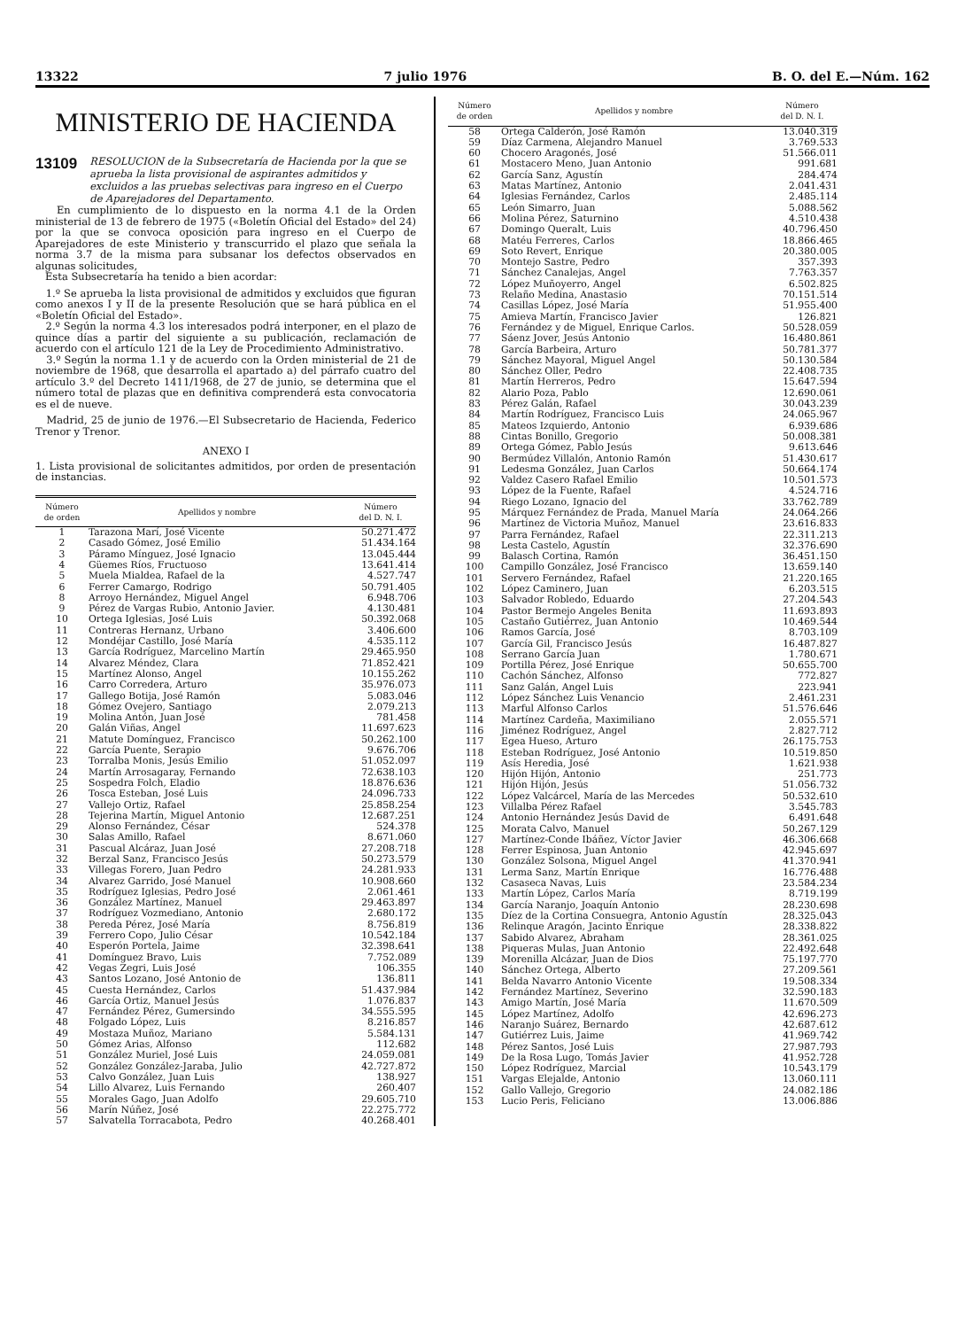13322 7 julio 1976 B. O. del E.—Núm. 162
MINISTERIO DE HACIENDA
13109 RESOLUCION de la Subsecretaría de Hacienda por la que se aprueba la lista provisional de aspirantes admitidos y excluidos a las pruebas selectivas para ingreso en el Cuerpo de Aparejadores del Departamento.
En cumplimiento de lo dispuesto en la norma 4.1 de la Orden ministerial de 13 de febrero de 1975 («Boletín Oficial del Estado» del 24) por la que se convoca oposición para ingreso en el Cuerpo de Aparejadores de este Ministerio y transcurrido el plazo que señala la norma 3.7 de la misma para subsanar los defectos observados en algunas solicitudes,
Esta Subsecretaría ha tenido a bien acordar:
1.º Se aprueba la lista provisional de admitidos y excluidos que figuran como anexos I y II de la presente Resolución que se hará pública en el «Boletín Oficial del Estado».
2.º Según la norma 4.3 los interesados podrá interponer, en el plazo de quince días a partir del siguiente a su publicación, reclamación de acuerdo con el artículo 121 de la Ley de Procedimiento Administrativo.
3.º Según la norma 1.1 y de acuerdo con la Orden ministerial de 21 de noviembre de 1968, que desarrolla el apartado a) del párrafo cuatro del artículo 3.º del Decreto 1411/1968, de 27 de junio, se determina que el número total de plazas que en definitiva comprenderá esta convocatoria es el de nueve.
Madrid, 25 de junio de 1976.—El Subsecretario de Hacienda, Federico Trenor y Trenor.
ANEXO I
1. Lista provisional de solicitantes admitidos, por orden de presentación de instancias.
| Número de orden | Apellidos y nombre | Número del D. N. I. |
| --- | --- | --- |
| 1 | Tarazona Marí, José Vicente | 50.271.472 |
| 2 | Casado Gómez, José Emilio | 51.434.164 |
| 3 | Páramo Mínguez, José Ignacio | 13.045.444 |
| 4 | Güemes Ríos, Fructuoso | 13.641.414 |
| 5 | Muela Mialdea, Rafael de la | 4.527.747 |
| 6 | Ferrer Camargo, Rodrigo | 50.791.405 |
| 8 | Arroyo Hernández, Miguel Angel | 6.948.706 |
| 9 | Pérez de Vargas Rubio, Antonio Javier. | 4.130.481 |
| 10 | Ortega Iglesias, José Luis | 50.392.068 |
| 11 | Contreras Hernanz, Urbano | 3.406.600 |
| 12 | Mondéjar Castillo, José María | 4.535.112 |
| 13 | García Rodríguez, Marcelino Martín | 29.465.950 |
| 14 | Alvarez Méndez, Clara | 71.852.421 |
| 15 | Martínez Alonso, Angel | 10.155.262 |
| 16 | Carro Corredera, Arturo | 35.976.073 |
| 17 | Gallego Botija, José Ramón | 5.083.046 |
| 18 | Gómez Ovejero, Santiago | 2.079.213 |
| 19 | Molina Antón, Juan José | 781.458 |
| 20 | Galán Viñas, Angel | 11.697.623 |
| 21 | Matute Domínguez, Francisco | 50.262.100 |
| 22 | García Puente, Serapio | 9.676.706 |
| 23 | Torralba Monis, Jesús Emilio | 51.052.097 |
| 24 | Martín Arrosagaray, Fernando | 72.638.103 |
| 25 | Sospedra Folch, Eladio | 18.876.636 |
| 26 | Tosca Esteban, José Luis | 24.096.733 |
| 27 | Vallejo Ortiz, Rafael | 25.858.254 |
| 28 | Tejerina Martín, Miguel Antonio | 12.687.251 |
| 29 | Alonso Fernández, César | 524.378 |
| 30 | Salas Amillo, Rafael | 8.671.060 |
| 31 | Pascual Alcáraz, Juan José | 27.208.718 |
| 32 | Berzal Sanz, Francisco Jesús | 50.273.579 |
| 33 | Villegas Forero, Juan Pedro | 24.281.933 |
| 34 | Alvarez Garrido, José Manuel | 10.908.660 |
| 35 | Rodríguez Iglesias, Pedro José | 2.061.461 |
| 36 | González Martínez, Manuel | 29.463.897 |
| 37 | Rodríguez Vozmediano, Antonio | 2.680.172 |
| 38 | Pereda Pérez, José María | 8.756.819 |
| 39 | Ferrero Copo, Julio César | 10.542.184 |
| 40 | Esperón Portela, Jaime | 32.398.641 |
| 41 | Domínguez Bravo, Luis | 7.752.089 |
| 42 | Vegas Zegri, Luis José | 106.355 |
| 43 | Santos Lozano, José Antonio de | 136.811 |
| 45 | Cuesta Hernández, Carlos | 51.437.984 |
| 46 | García Ortiz, Manuel Jesús | 1.076.837 |
| 47 | Fernández Pérez, Gumersindo | 34.555.595 |
| 48 | Folgado López, Luis | 8.216.857 |
| 49 | Mostaza Muñoz, Mariano | 5.584.131 |
| 50 | Gómez Arias, Alfonso | 112.682 |
| 51 | González Muriel, José Luis | 24.059.081 |
| 52 | González González-Jaraba, Julio | 42.727.872 |
| 53 | Calvo González, Juan Luis | 138.927 |
| 54 | Lillo Alvarez, Luis Fernando | 260.407 |
| 55 | Morales Gago, Juan Adolfo | 29.605.710 |
| 56 | Marín Núñez, José | 22.275.772 |
| 57 | Salvatella Torracabota, Pedro | 40.268.401 |
| Número de orden | Apellidos y nombre | Número del D. N. I. |
| --- | --- | --- |
| 58 | Ortega Calderón, José Ramón | 13.040.319 |
| 59 | Díaz Carmena, Alejandro Manuel | 3.769.533 |
| 60 | Chocero Aragonés, José | 51.566.011 |
| 61 | Mostacero Meno, Juan Antonio | 991.681 |
| 62 | García Sanz, Agustín | 284.474 |
| 63 | Matas Martínez, Antonio | 2.041.431 |
| 64 | Iglesias Fernández, Carlos | 2.485.114 |
| 65 | León Simarro, Juan | 5.088.562 |
| 66 | Molina Pérez, Saturnino | 4.510.438 |
| 67 | Domingo Queralt, Luis | 40.796.450 |
| 68 | Matéu Ferreres, Carlos | 18.866.465 |
| 69 | Soto Revert, Enrique | 20.380.005 |
| 70 | Montejo Sastre, Pedro | 357.393 |
| 71 | Sánchez Canalejas, Angel | 7.763.357 |
| 72 | López Muñoyerro, Angel | 6.502.825 |
| 73 | Relaño Medina, Anastasio | 70.151.514 |
| 74 | Casillas López, José María | 51.955.400 |
| 75 | Amieva Martín, Francisco Javier | 126.821 |
| 76 | Fernández y de Miguel, Enrique Carlos. | 50.528.059 |
| 77 | Sáenz Jover, Jesús Antonio | 16.480.861 |
| 78 | García Barbeira, Arturo | 50.781.377 |
| 79 | Sánchez Mayoral, Miguel Angel | 50.130.584 |
| 80 | Sánchez Oller, Pedro | 22.408.735 |
| 81 | Martín Herreros, Pedro | 15.647.594 |
| 82 | Alario Poza, Pablo | 12.690.061 |
| 83 | Pérez Galán, Rafael | 30.043.239 |
| 84 | Martín Rodríguez, Francisco Luis | 24.065.967 |
| 85 | Mateos Izquierdo, Antonio | 6.939.686 |
| 88 | Cintas Bonillo, Gregorio | 50.008.381 |
| 89 | Ortega Gómez, Pablo Jesús | 9.613.646 |
| 90 | Bermúdez Villalón, Antonio Ramón | 51.430.617 |
| 91 | Ledesma González, Juan Carlos | 50.664.174 |
| 92 | Valdez Casero Rafael Emilio | 10.501.573 |
| 93 | López de la Fuente, Rafael | 4.524.716 |
| 94 | Riego Lozano, Ignacio del | 33.762.789 |
| 95 | Márquez Fernández de Prada, Manuel María | 24.064.266 |
| 96 | Martínez de Victoria Muñoz, Manuel | 23.616.833 |
| 97 | Parra Fernández, Rafael | 22.311.213 |
| 98 | Lesta Castelo, Agustín | 32.376.690 |
| 99 | Balasch Cortina, Ramón | 36.451.150 |
| 100 | Campillo González, José Francisco | 13.659.140 |
| 101 | Servero Fernández, Rafael | 21.220.165 |
| 102 | López Caminero, Juan | 6.203.515 |
| 103 | Salvador Robledo, Eduardo | 27.204.543 |
| 104 | Pastor Bermejo Angeles Benita | 11.693.893 |
| 105 | Castaño Gutiérrez, Juan Antonio | 10.469.544 |
| 106 | Ramos García, José | 8.703.109 |
| 107 | García Gil, Francisco Jesús | 16.487.827 |
| 108 | Serrano García Juan | 1.780.671 |
| 109 | Portilla Pérez, José Enrique | 50.655.700 |
| 110 | Cachón Sánchez, Alfonso | 772.827 |
| 111 | Sanz Galán, Angel Luis | 223.941 |
| 112 | López Sánchez Luis Venancio | 2.461.231 |
| 113 | Marful Alfonso Carlos | 51.576.646 |
| 114 | Martínez Cardeña, Maximiliano | 2.055.571 |
| 116 | Jiménez Rodríguez, Angel | 2.827.712 |
| 117 | Egea Hueso, Arturo | 26.175.753 |
| 118 | Esteban Rodríguez, José Antonio | 10.519.850 |
| 119 | Asís Heredia, José | 1.621.938 |
| 120 | Hijón Hijón, Antonio | 251.773 |
| 121 | Hijón Hijón, Jesús | 51.056.732 |
| 122 | López Valcárcel, María de las Mercedes | 50.532.610 |
| 123 | Villalba Pérez Rafael | 3.545.783 |
| 124 | Antonio Hernández Jesús David de | 6.491.648 |
| 125 | Morata Calvo, Manuel | 50.267.129 |
| 127 | Martínez-Conde Ibáñez, Víctor Javier | 46.306.668 |
| 128 | Ferrer Espinosa, Juan Antonio | 42.945.697 |
| 130 | González Solsona, Miguel Angel | 41.370.941 |
| 131 | Lerma Sanz, Martín Enrique | 16.776.488 |
| 132 | Casaseca Navas, Luis | 23.584.234 |
| 133 | Martín López, Carlos María | 8.719.199 |
| 134 | García Naranjo, Joaquín Antonio | 28.230.698 |
| 135 | Díez de la Cortina Consuegra, Antonio Agustín | 28.325.043 |
| 136 | Relinque Aragón, Jacinto Enrique | 28.338.822 |
| 137 | Sabido Alvarez, Abraham | 28.361.025 |
| 138 | Piqueras Mulas, Juan Antonio | 22.492.648 |
| 139 | Morenilla Alcázar, Juan de Dios | 75.197.770 |
| 140 | Sánchez Ortega, Alberto | 27.209.561 |
| 141 | Belda Navarro Antonio Vicente | 19.508.334 |
| 142 | Fernández Martínez, Severino | 32.590.183 |
| 143 | Amigo Martín, José María | 11.670.509 |
| 145 | López Martínez, Adolfo | 42.696.273 |
| 146 | Naranjo Suárez, Bernardo | 42.687.612 |
| 147 | Gutiérrez Luis, Jaime | 41.969.742 |
| 148 | Pérez Santos, José Luis | 27.987.793 |
| 149 | De la Rosa Lugo, Tomás Javier | 41.952.728 |
| 150 | López Rodríguez, Marcial | 10.543.179 |
| 151 | Vargas Elejalde, Antonio | 13.060.111 |
| 152 | Gallo Vallejo, Gregorio | 24.082.186 |
| 153 | Lucio Peris, Feliciano | 13.006.886 |